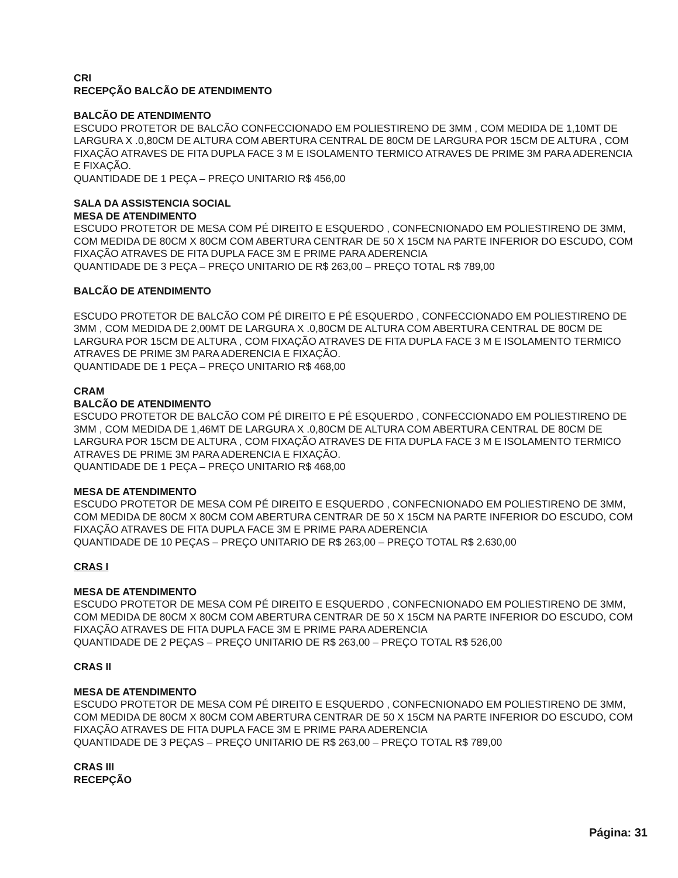CRI
RECEPÇÃO BALCÃO DE ATENDIMENTO
BALCÃO DE ATENDIMENTO
ESCUDO PROTETOR DE BALCÃO CONFECCIONADO EM POLIESTIRENO DE 3MM , COM MEDIDA DE 1,10MT DE LARGURA X .0,80CM DE ALTURA COM ABERTURA CENTRAL DE 80CM DE LARGURA POR 15CM DE ALTURA , COM FIXAÇÃO ATRAVES DE FITA DUPLA FACE 3 M E ISOLAMENTO TERMICO ATRAVES DE PRIME 3M PARA ADERENCIA E FIXAÇÃO.
QUANTIDADE DE 1 PEÇA – PREÇO UNITARIO R$ 456,00
SALA DA ASSISTENCIA SOCIAL
MESA DE ATENDIMENTO
ESCUDO PROTETOR DE MESA COM PÉ DIREITO E ESQUERDO , CONFECNIONADO EM POLIESTIRENO DE 3MM, COM MEDIDA DE 80CM X 80CM COM ABERTURA CENTRAR DE 50 X 15CM NA PARTE INFERIOR DO ESCUDO, COM FIXAÇÃO ATRAVES DE FITA DUPLA FACE 3M E PRIME PARA ADERENCIA
QUANTIDADE DE 3 PEÇA – PREÇO UNITARIO DE R$ 263,00 – PREÇO TOTAL R$ 789,00
BALCÃO DE ATENDIMENTO
ESCUDO PROTETOR DE BALCÃO COM PÉ DIREITO E PÉ ESQUERDO , CONFECCIONADO EM POLIESTIRENO DE 3MM , COM MEDIDA DE 2,00MT DE LARGURA X .0,80CM DE ALTURA COM ABERTURA CENTRAL DE 80CM DE LARGURA POR 15CM DE ALTURA , COM FIXAÇÃO ATRAVES DE FITA DUPLA FACE 3 M E ISOLAMENTO TERMICO ATRAVES DE PRIME 3M PARA ADERENCIA E FIXAÇÃO.
QUANTIDADE DE 1 PEÇA – PREÇO UNITARIO R$ 468,00
CRAM
BALCÃO DE ATENDIMENTO
ESCUDO PROTETOR DE BALCÃO COM PÉ DIREITO E PÉ ESQUERDO , CONFECCIONADO EM POLIESTIRENO DE 3MM , COM MEDIDA DE 1,46MT DE LARGURA X .0,80CM DE ALTURA COM ABERTURA CENTRAL DE 80CM DE LARGURA POR 15CM DE ALTURA , COM FIXAÇÃO ATRAVES DE FITA DUPLA FACE 3 M E ISOLAMENTO TERMICO ATRAVES DE PRIME 3M PARA ADERENCIA E FIXAÇÃO.
QUANTIDADE DE 1 PEÇA – PREÇO UNITARIO R$ 468,00
MESA DE ATENDIMENTO
ESCUDO PROTETOR DE MESA COM PÉ DIREITO E ESQUERDO , CONFECNIONADO EM POLIESTIRENO DE 3MM, COM MEDIDA DE 80CM X 80CM COM ABERTURA CENTRAR DE 50 X 15CM NA PARTE INFERIOR DO ESCUDO, COM FIXAÇÃO ATRAVES DE FITA DUPLA FACE 3M E PRIME PARA ADERENCIA
QUANTIDADE DE 10 PEÇAS – PREÇO UNITARIO DE R$ 263,00 – PREÇO TOTAL R$ 2.630,00
CRAS I
MESA DE ATENDIMENTO
ESCUDO PROTETOR DE MESA COM PÉ DIREITO E ESQUERDO , CONFECNIONADO EM POLIESTIRENO DE 3MM, COM MEDIDA DE 80CM X 80CM COM ABERTURA CENTRAR DE 50 X 15CM NA PARTE INFERIOR DO ESCUDO, COM FIXAÇÃO ATRAVES DE FITA DUPLA FACE 3M E PRIME PARA ADERENCIA
QUANTIDADE DE 2 PEÇAS – PREÇO UNITARIO DE R$ 263,00 – PREÇO TOTAL R$ 526,00
CRAS II
MESA DE ATENDIMENTO
ESCUDO PROTETOR DE MESA COM PÉ DIREITO E ESQUERDO , CONFECNIONADO EM POLIESTIRENO DE 3MM, COM MEDIDA DE 80CM X 80CM COM ABERTURA CENTRAR DE 50 X 15CM NA PARTE INFERIOR DO ESCUDO, COM FIXAÇÃO ATRAVES DE FITA DUPLA FACE 3M E PRIME PARA ADERENCIA
QUANTIDADE DE 3 PEÇAS – PREÇO UNITARIO DE R$ 263,00 – PREÇO TOTAL R$ 789,00
CRAS III
RECEPÇÃO
Página: 31